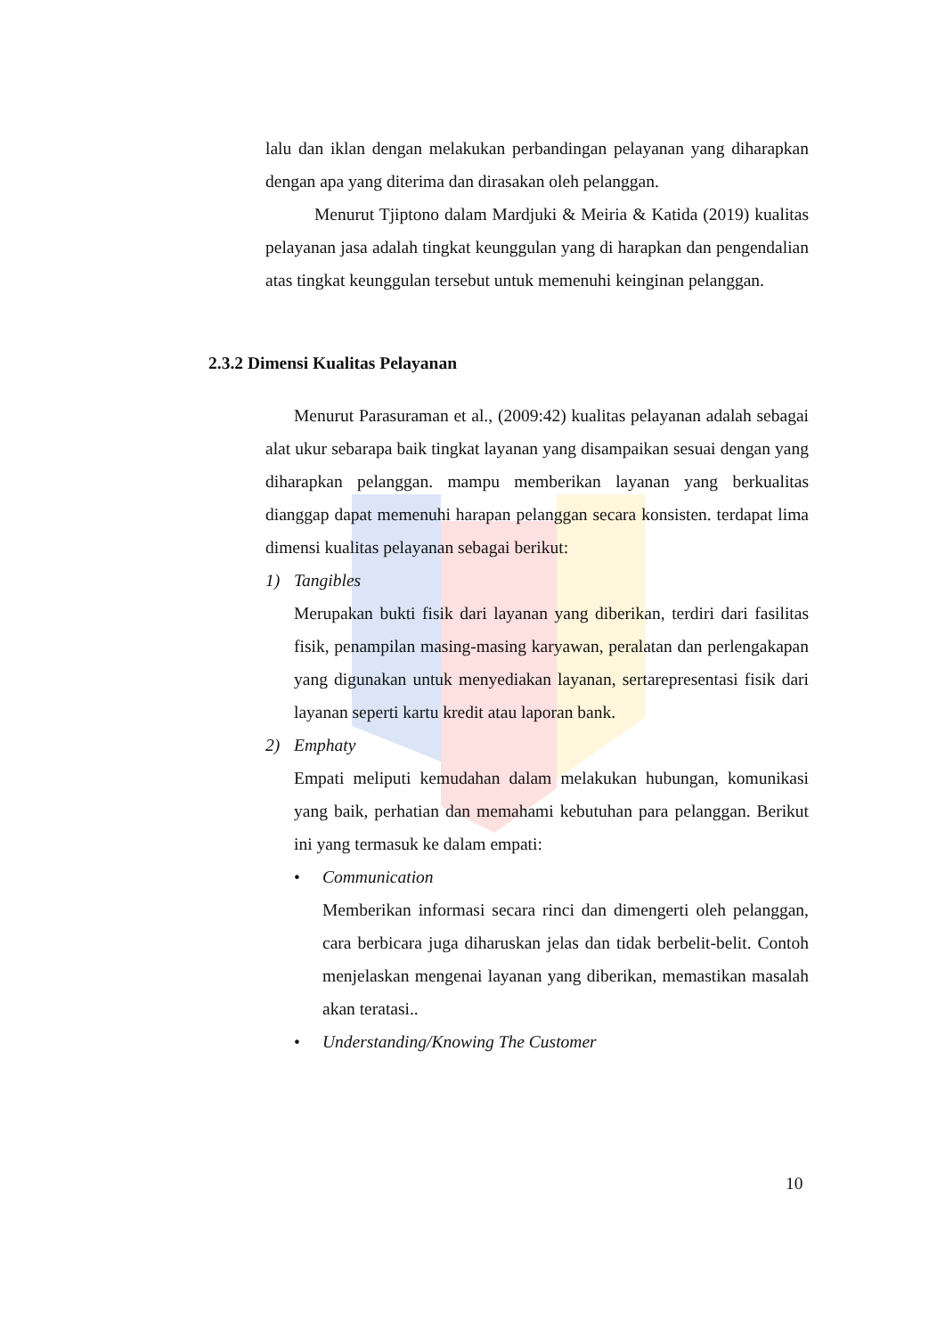lalu dan iklan dengan melakukan perbandingan pelayanan yang diharapkan dengan apa yang diterima dan dirasakan oleh pelanggan.
Menurut Tjiptono dalam Mardjuki & Meiria & Katida (2019) kualitas pelayanan jasa adalah tingkat keunggulan yang di harapkan dan pengendalian atas tingkat keunggulan tersebut untuk memenuhi keinginan pelanggan.
2.3.2 Dimensi Kualitas Pelayanan
Menurut Parasuraman et al., (2009:42) kualitas pelayanan adalah sebagai alat ukur sebarapa baik tingkat layanan yang disampaikan sesuai dengan yang diharapkan pelanggan. mampu memberikan layanan yang berkualitas dianggap dapat memenuhi harapan pelanggan secara konsisten. terdapat lima dimensi kualitas pelayanan sebagai berikut:
1) Tangibles
Merupakan bukti fisik dari layanan yang diberikan, terdiri dari fasilitas fisik, penampilan masing-masing karyawan, peralatan dan perlengakapan yang digunakan untuk menyediakan layanan, sertarepresentasi fisik dari layanan seperti kartu kredit atau laporan bank.
2) Emphaty
Empati meliputi kemudahan dalam melakukan hubungan, komunikasi yang baik, perhatian dan memahami kebutuhan para pelanggan. Berikut ini yang termasuk ke dalam empati:
• Communication
Memberikan informasi secara rinci dan dimengerti oleh pelanggan, cara berbicara juga diharuskan jelas dan tidak berbelit-belit. Contoh menjelaskan mengenai layanan yang diberikan, memastikan masalah akan teratasi..
• Understanding/Knowing The Customer
10